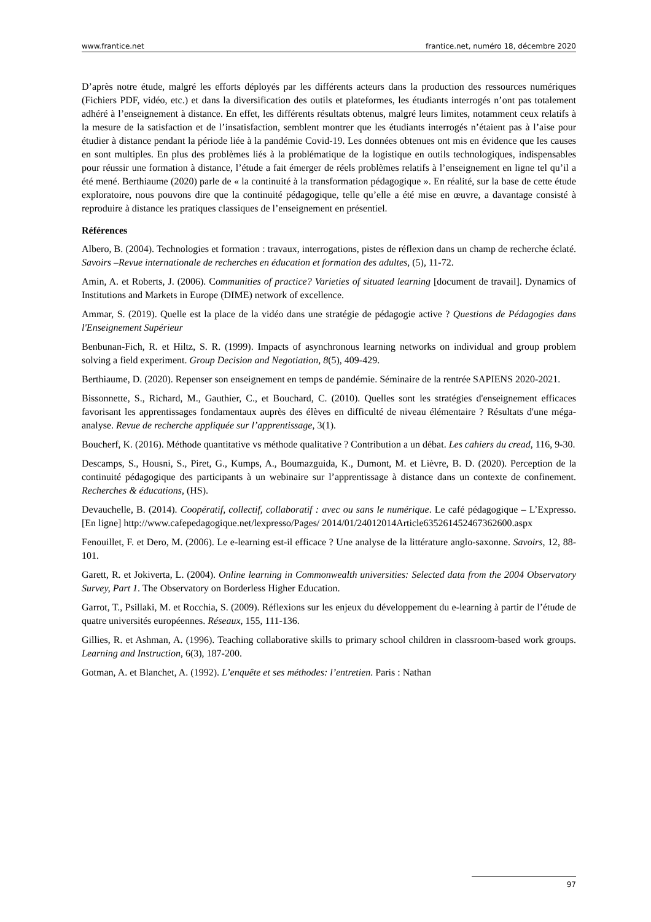www.frantice.net frantice.net, numéro 18, décembre 2020
D’après notre étude, malgré les efforts déployés par les différents acteurs dans la production des ressources numériques (Fichiers PDF, vidéo, etc.) et dans la diversification des outils et plateformes, les étudiants interrogés n’ont pas totalement adhéré à l’enseignement à distance. En effet, les différents résultats obtenus, malgré leurs limites, notamment ceux relatifs à la mesure de la satisfaction et de l’insatisfaction, semblent montrer que les étudiants interrogés n’étaient pas à l’aise pour étudier à distance pendant la période liée à la pandémie Covid-19. Les données obtenues ont mis en évidence que les causes en sont multiples. En plus des problèmes liés à la problématique de la logistique en outils technologiques, indispensables pour réussir une formation à distance, l’étude a fait émerger de réels problèmes relatifs à l’enseignement en ligne tel qu’il a été mené. Berthiaume (2020) parle de « la continuité à la transformation pédagogique ». En réalité, sur la base de cette étude exploratoire, nous pouvons dire que la continuité pédagogique, telle qu’elle a été mise en œuvre, a davantage consisté à reproduire à distance les pratiques classiques de l’enseignement en présentiel.
Références
Albero, B. (2004). Technologies et formation : travaux, interrogations, pistes de réflexion dans un champ de recherche éclaté. Savoirs –Revue internationale de recherches en éducation et formation des adultes, (5), 11-72.
Amin, A. et Roberts, J. (2006). Communities of practice? Varieties of situated learning [document de travail]. Dynamics of Institutions and Markets in Europe (DIME) network of excellence.
Ammar, S. (2019). Quelle est la place de la vidéo dans une stratégie de pédagogie active ? Questions de Pédagogies dans l'Enseignement Supérieur
Benbunan-Fich, R. et Hiltz, S. R. (1999). Impacts of asynchronous learning networks on individual and group problem solving a field experiment. Group Decision and Negotiation, 8(5), 409-429.
Berthiaume, D. (2020). Repenser son enseignement en temps de pandémie. Séminaire de la rentrée SAPIENS 2020-2021.
Bissonnette, S., Richard, M., Gauthier, C., et Bouchard, C. (2010). Quelles sont les stratégies d'enseignement efficaces favorisant les apprentissages fondamentaux auprès des élèves en difficulté de niveau élémentaire ? Résultats d'une méga-analyse. Revue de recherche appliquée sur l’apprentissage, 3(1).
Boucherf, K. (2016). Méthode quantitative vs méthode qualitative ? Contribution a un débat. Les cahiers du cread, 116, 9-30.
Descamps, S., Housni, S., Piret, G., Kumps, A., Boumazguida, K., Dumont, M. et Lièvre, B. D. (2020). Perception de la continuité pédagogique des participants à un webinaire sur l’apprentissage à distance dans un contexte de confinement. Recherches & éducations, (HS).
Devauchelle, B. (2014). Coopératif, collectif, collaboratif : avec ou sans le numérique. Le café pédagogique – L’Expresso. [En ligne] http://www.cafepedagogique.net/lexpresso/Pages/ 2014/01/24012014Article635261452467362600.aspx
Fenouillet, F. et Dero, M. (2006). Le e-learning est-il efficace ? Une analyse de la littérature anglo-saxonne. Savoirs, 12, 88-101.
Garett, R. et Jokiverta, L. (2004). Online learning in Commonwealth universities: Selected data from the 2004 Observatory Survey, Part 1. The Observatory on Borderless Higher Education.
Garrot, T., Psillaki, M. et Rocchia, S. (2009). Réflexions sur les enjeux du développement du e-learning à partir de l’étude de quatre universités européennes. Réseaux, 155, 111-136.
Gillies, R. et Ashman, A. (1996). Teaching collaborative skills to primary school children in classroom-based work groups. Learning and Instruction, 6(3), 187-200.
Gotman, A. et Blanchet, A. (1992). L’enquête et ses méthodes: l’entretien. Paris : Nathan
97